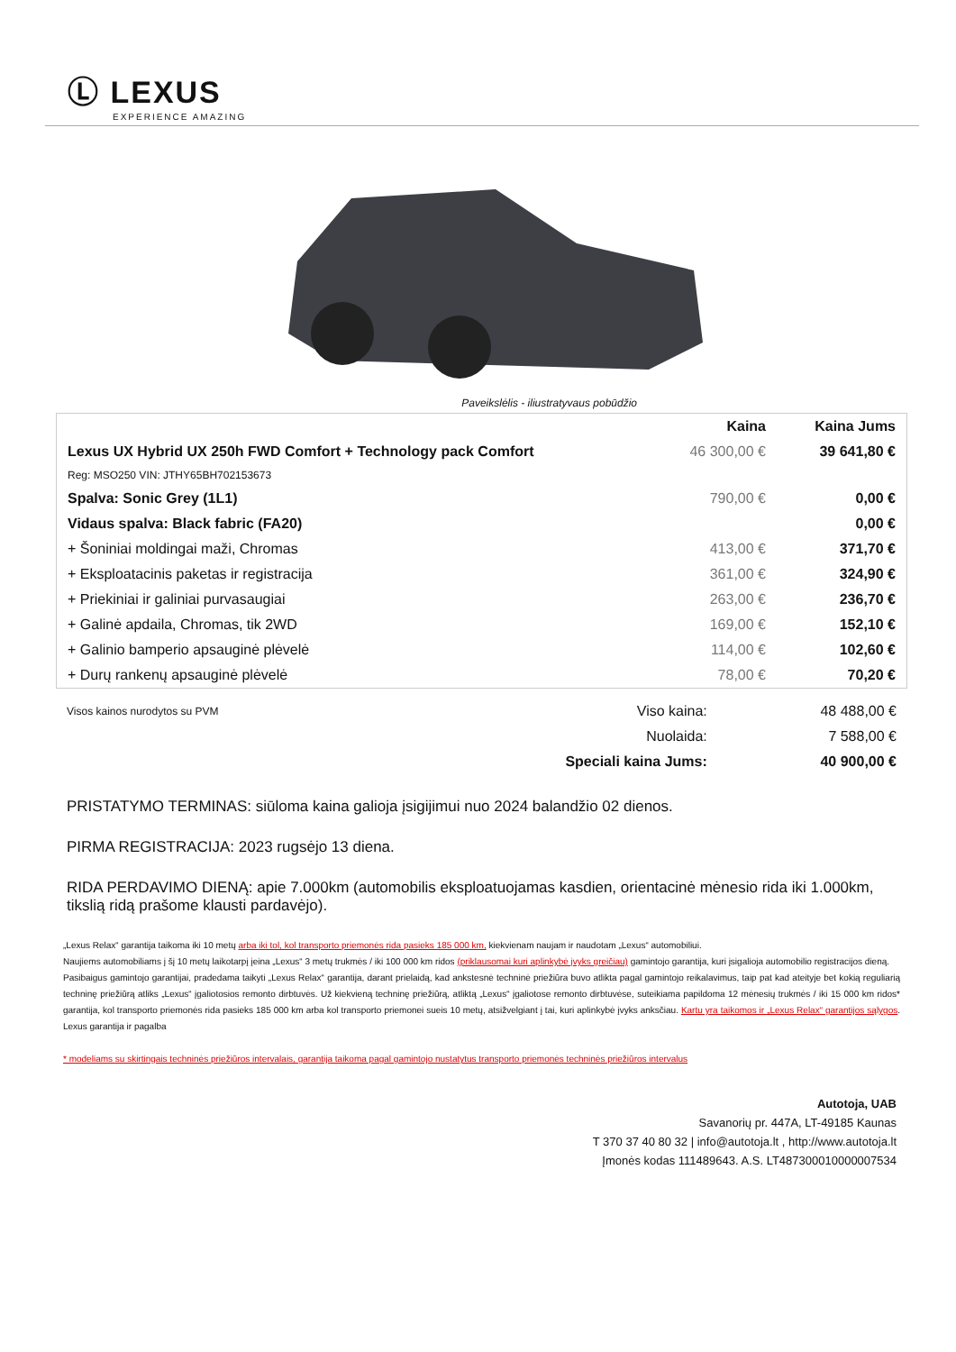Ⓛ LEXUS
EXPERIENCE AMAZING
Paveikslėlis - iliustratyvaus pobūdžio
| | Kaina | Kaina Jums |
| --- | --- | --- |
| Lexus UX Hybrid UX 250h FWD Comfort + Technology pack Comfort | 46 300,00 € | 39 641,80 € |
| Reg: MSO250 VIN: JTHY65BH702153673 | | |
| Spalva: Sonic Grey (1L1) | 790,00 € | 0,00 € |
| Vidaus spalva: Black fabric (FA20) | | 0,00 € |
| + Šoniniai moldingai maži, Chromas | 413,00 € | 371,70 € |
| + Eksploatacinis paketas ir registracija | 361,00 € | 324,90 € |
| + Priekiniai ir galiniai purvasaugiai | 263,00 € | 236,70 € |
| + Galinė apdaila, Chromas, tik 2WD | 169,00 € | 152,10 € |
| + Galinio bamperio apsauginė plėvelė | 114,00 € | 102,60 € |
| + Durų rankenų apsauginė plėvelė | 78,00 € | 70,20 € |
| Visos kainos nurodytos su PVM | Viso kaina: | 48 488,00 € |
| | Nuolaida: | 7 588,00 € |
| | Speciali kaina Jums: | 40 900,00 € |
PRISTATYMO TERMINAS: siūloma kaina galioja įsigijimui nuo 2024 balandžio 02 dienos.
PIRMA REGISTRACIJA: 2023 rugsėjo 13 diena.
RIDA PERDAVIMO DIENĄ: apie 7.000km (automobilis eksploatuojamas kasdien, orientacinė mėnesio rida iki 1.000km, tikslią ridą prašome klausti pardavėjo).
„Lexus Relax“ garantija taikoma iki 10 metų arba iki tol, kol transporto priemonės rida pasieks 185 000 km, kiekvienam naujam ir naudotam „Lexus“ automobiliui.
Naujiems automobiliams į šį 10 metų laikotarpį įeina „Lexus“ 3 metų trukmės / iki 100 000 km ridos (priklausomai kuri aplinkybė įvyks greičiau) gamintojo garantija, kuri įsigalioja automobilio registracijos dieną.
Pasibaigus gamintojo garantijai, pradedama taikyti „Lexus Relax“ garantija, darant prielaidą, kad ankstesnė techninė priežiūra buvo atlikta pagal gamintojo reikalavimus, taip pat kad ateityje bet kokią reguliarią techninę priežiūrą atliks „Lexus“ įgaliotosios remonto dirbtuvės. Už kiekvieną techninę priežiūrą, atliktą „Lexus“ įgaliotose remonto dirbtuvėse, suteikiama papildoma 12 mėnesių trukmės / iki 15 000 km ridos* garantija, kol transporto priemonės rida pasieks 185 000 km arba kol transporto priemonei sueis 10 metų, atsižvelgiant į tai, kuri aplinkybė įvyks anksčiau. Kartu yra taikomos ir „Lexus Relax“ garantijos sąlygos. Lexus garantija ir pagalba
* modeliams su skirtingais techninės priežiūros intervalais, garantija taikoma pagal gamintojo nustatytus transporto priemonės techninės priežiūros intervalus
Autotoja, UAB
Savanorių pr. 447A, LT-49185 Kaunas
T 370 37 40 80 32 | info@autotoja.lt , http://www.autotoja.lt
Įmonės kodas 111489643. A.S. LT487300010000007534